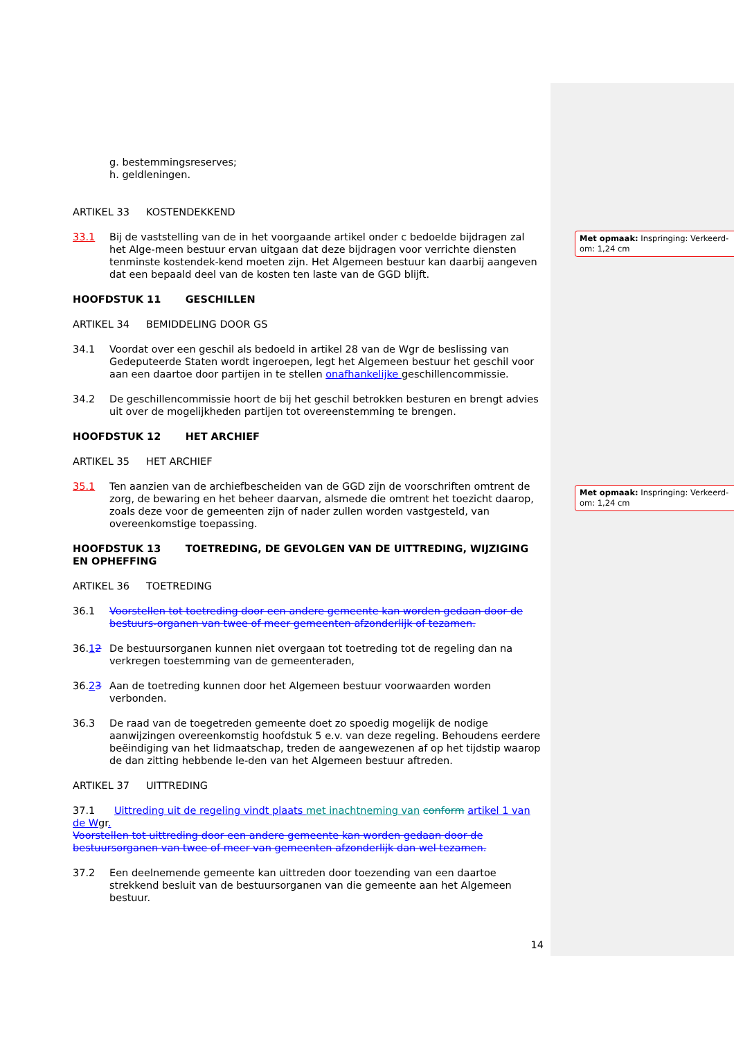Met opmaak: Inspringing: Verkeerd-om: 1,24 cm
Met opmaak: Inspringing: Verkeerd-om: 1,24 cm
g. bestemmingsreserves;
h. geldleningen.
ARTIKEL 33 KOSTENDEKKEND
33.1 Bij de vaststelling van de in het voorgaande artikel onder c bedoelde bijdragen zal het Alge-meen bestuur ervan uitgaan dat deze bijdragen voor verrichte diensten tenminste kostendek-kend moeten zijn. Het Algemeen bestuur kan daarbij aangeven dat een bepaald deel van de kosten ten laste van de GGD blijft.
HOOFDSTUK 11 GESCHILLEN
ARTIKEL 34 BEMIDDELING DOOR GS
34.1 Voordat over een geschil als bedoeld in artikel 28 van de Wgr de beslissing van Gedeputeerde Staten wordt ingeroepen, legt het Algemeen bestuur het geschil voor aan een daartoe door partijen in te stellen onafhankelijke geschillencommissie.
34.2 De geschillencommissie hoort de bij het geschil betrokken besturen en brengt advies uit over de mogelijkheden partijen tot overeenstemming te brengen.
HOOFDSTUK 12 HET ARCHIEF
ARTIKEL 35 HET ARCHIEF
35.1 Ten aanzien van de archiefbescheiden van de GGD zijn de voorschriften omtrent de zorg, de bewaring en het beheer daarvan, alsmede die omtrent het toezicht daarop, zoals deze voor de gemeenten zijn of nader zullen worden vastgesteld, van overeenkomstige toepassing.
HOOFDSTUK 13 TOETREDING, DE GEVOLGEN VAN DE UITTREDING, WIJZIGING EN OPHEFFING
ARTIKEL 36 TOETREDING
36.1 Voorstellen tot toetreding door een andere gemeente kan worden gedaan door de bestuurs-organen van twee of meer gemeenten afzonderlijk of tezamen.
36.12 De bestuursorganen kunnen niet overgaan tot toetreding tot de regeling dan na verkregen toestemming van de gemeenteraden,
36.23 Aan de toetreding kunnen door het Algemeen bestuur voorwaarden worden verbonden.
36.3 De raad van de toegetreden gemeente doet zo spoedig mogelijk de nodige aanwijzingen overeenkomstig hoofdstuk 5 e.v. van deze regeling. Behoudens eerdere beëindiging van het lidmaatschap, treden de aangewezenen af op het tijdstip waarop de dan zitting hebbende le-den van het Algemeen bestuur aftreden.
ARTIKEL 37 UITTREDING
37.1 Uittreding uit de regeling vindt plaats met inachtneming van conform artikel 1 van de Wgr.
Voorstellen tot uittreding door een andere gemeente kan worden gedaan door de bestuursorganen van twee of meer van gemeenten afzonderlijk dan wel tezamen.
37.2 Een deelnemende gemeente kan uittreden door toezending van een daartoe strekkend besluit van de bestuursorganen van die gemeente aan het Algemeen bestuur.
14